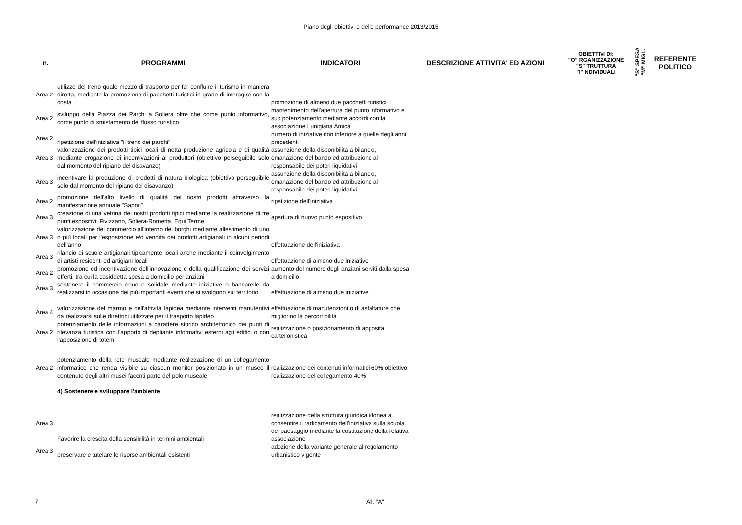Piano degli obiettivi e delle performance 2013/2015
| n. | PROGRAMMI | INDICATORI | DESCRIZIONE ATTIVITA' ED AZIONI | OBIETTIVI DI: "O" RGANIZZAZIONE "S" TRUTTURA "I" NDIVIDUALI | "S" SPESA "M" MIGL. | REFERENTE POLITICO |
| --- | --- | --- | --- | --- | --- | --- |
| Area 2 | utilizzo del treno quale mezzo di trasporto per far confluire il turismo in maniera diretta, mediante la promozione di pacchetti turistici in grado di interagire con la costa | promozione di almeno due pacchetti turistici | | | | |
| Area 2 | sviluppo della Piazza dei Parchi a Soliera oltre che come punto informativo, come punto di smistamento del flusso turistico | mantenimento dell'apertura del punto informativo e suo potenziamento mediante accordi con la associazione Lunigiana Amica | | | | |
| Area 2 | ripetizione dell'iniziativa "il treno dei parchi" | numero di iniziative non inferiore a quelle degli anni precedenti | | | | |
| Area 3 | valorizzazione dei prodotti tipici locali di netta produzione agricola e di qualità mediante erogazione di incentivazioni ai produttori (obiettivo perseguibile solo dal momento del ripiano del disavanzo) | assunzione della disponibilità a bilancio, emanazione del bando ed attribuzione al responsabile dei poteri liquidativi | | | | |
| Area 3 | incentivare la produzione di prodotti di natura biologica (obiettivo perseguibile solo dal momento del ripiano del disavanzo) | assunzione della disponibilità a bilancio, emanazione del bando ed attribuzione al responsabile dei poteri liquidativi | | | | |
| Area 2 | promozione dell'alto livello di qualità dei nostri prodotti attraverso la manifestazione annuale "Sapori" | ripetizione dell'iniziativa | | | | |
| Area 3 | creazione di una vetrina dei nostri prodotti tipici mediante la realizzazione di tre punti espositivi: Fivizzano, Soliera-Rometta, Equi Terme | apertura di nuovo punto espositivo | | | | |
| Area 3 | valorizzazione del commercio all'interno dei borghi mediante allestimento di uno o più locali per l'esposizione e/o vendita dei prodotti artigianali in alcuni periodi dell'anno | effettuazione dell'iniziativa | | | | |
| Area 3 | rilancio di scuole artigianali tipicamente locali anche mediante il coinvolgimento di artisti residenti ed artigiani locali | effettuazione di almeno due iniziative | | | | |
| Area 2 | promozione ed incentivazione dell'innovazione e della qualificazione dei servizi offerti, tra cui la cosiddetta spesa a domicilio per anziani | aumento del numero degli anziani serviti dalla spesa a domicilio | | | | |
| Area 3 | sostenere il commercio equo e solidale mediante iniziative o bancarelle da realizzarsi in occasione dei più importanti eventi che si svolgono sul territorio | effettuazione di almeno due iniziative | | | | |
| Area 4 | valorizzazione del marmo e dell'attività lapidea mediante interventi manutentivi da realizzarsi sulle direttrici utilizzate per il trasporto lapideo | effettuazione di manutenzioni o di asfaltature che migliorino la percorribilità | | | | |
| Area 2 | potenziamento delle informazioni a carattere storico architettonico dei punti di rilevanza turistica con l'apporto di depliants informativi esterni agli edifici o con l'apposizione di totem | realizzazione o posizionamento di apposita cartellonistica | | | | |
| Area 2 | potenziamento della rete museale mediante realizzazione di un collegamento informatico che renda visibile su ciascun monitor posizionato in un museo il contenuto degli altri musei facenti parte del polo museale | realizzazione dei contenuti informatici 60% obiettivo; realizzazione del collegamento 40% | | | | |
| | 4) Sostenere e sviluppare l'ambiente | | | | | |
| Area 3 | Favorire la crescita della sensibilità in termini ambientali | realizzazione della struttura giuridica idonea a consentire il radicamento dell'iniziativa sulla scuola del paesaggio mediante la costituzione della relativa associazione | | | | |
| Area 3 | preservare e tutelare le risorse ambientali esistenti | adozione della variante generale al regolamento urbanistico vigente | | | | |
7 All. "A"